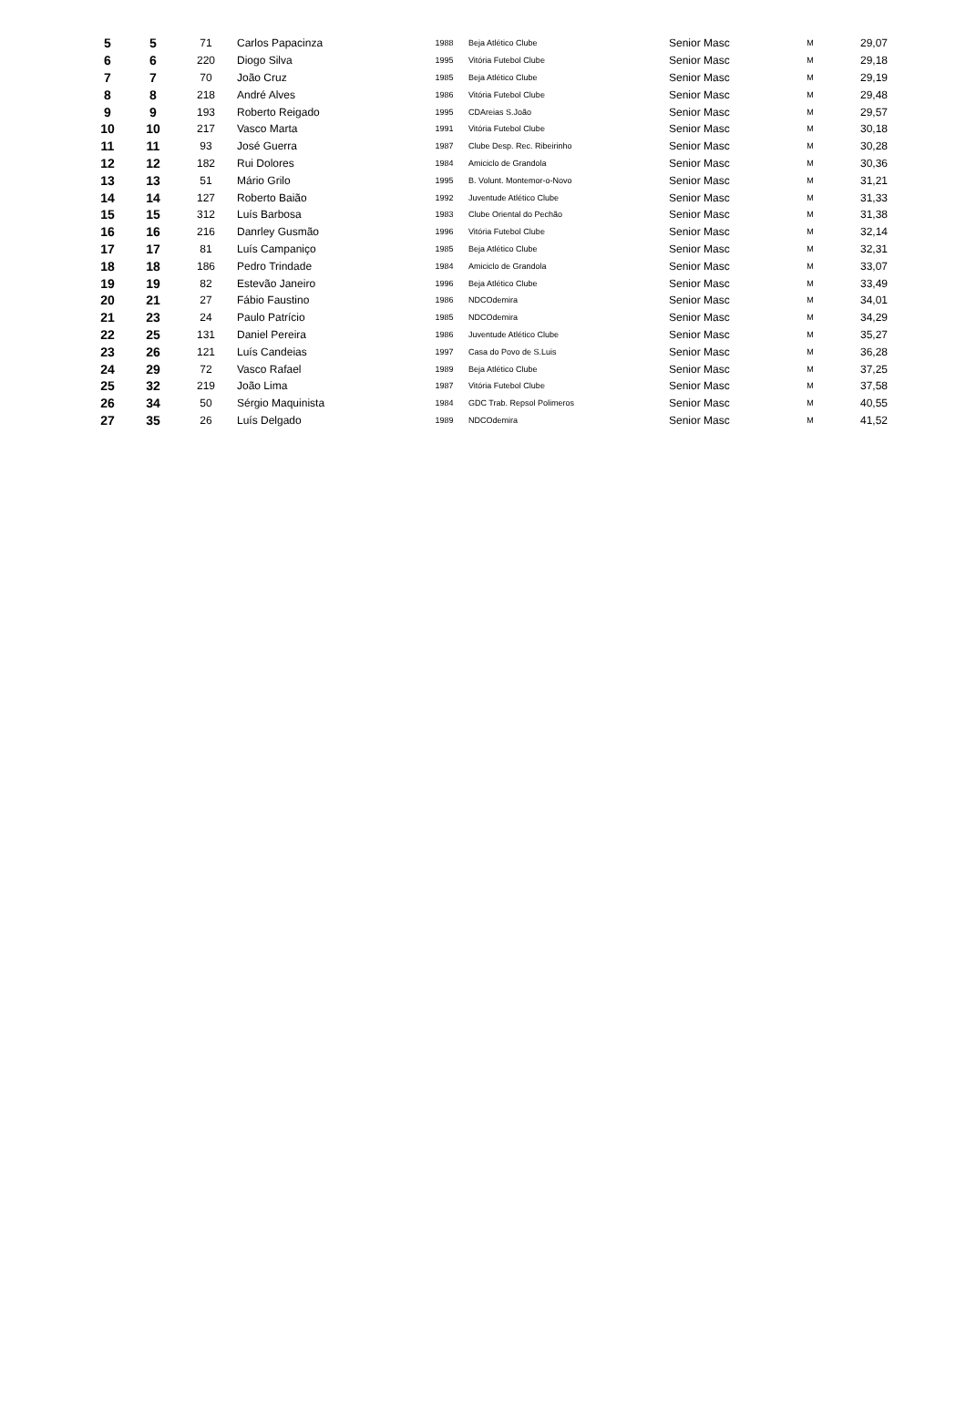| 5 | 5 | 71 | Carlos Papacinza | 1988 | Beja Atlético Clube | Senior Masc | M | 29,07 |
| 6 | 6 | 220 | Diogo Silva | 1995 | Vitória Futebol Clube | Senior Masc | M | 29,18 |
| 7 | 7 | 70 | João Cruz | 1985 | Beja Atlético Clube | Senior Masc | M | 29,19 |
| 8 | 8 | 218 | André Alves | 1986 | Vitória Futebol Clube | Senior Masc | M | 29,48 |
| 9 | 9 | 193 | Roberto Reigado | 1995 | CDAreias S.João | Senior Masc | M | 29,57 |
| 10 | 10 | 217 | Vasco Marta | 1991 | Vitória Futebol Clube | Senior Masc | M | 30,18 |
| 11 | 11 | 93 | José Guerra | 1987 | Clube Desp. Rec. Ribeirinho | Senior Masc | M | 30,28 |
| 12 | 12 | 182 | Rui Dolores | 1984 | Amiciclo de Grandola | Senior Masc | M | 30,36 |
| 13 | 13 | 51 | Mário Grilo | 1995 | B. Volunt. Montemor-o-Novo | Senior Masc | M | 31,21 |
| 14 | 14 | 127 | Roberto Baião | 1992 | Juventude Atlético Clube | Senior Masc | M | 31,33 |
| 15 | 15 | 312 | Luís Barbosa | 1983 | Clube Oriental do Pechão | Senior Masc | M | 31,38 |
| 16 | 16 | 216 | Danrley Gusmão | 1996 | Vitória Futebol Clube | Senior Masc | M | 32,14 |
| 17 | 17 | 81 | Luís Campaniço | 1985 | Beja Atlético Clube | Senior Masc | M | 32,31 |
| 18 | 18 | 186 | Pedro Trindade | 1984 | Amiciclo de Grandola | Senior Masc | M | 33,07 |
| 19 | 19 | 82 | Estevão Janeiro | 1996 | Beja Atlético Clube | Senior Masc | M | 33,49 |
| 20 | 21 | 27 | Fábio Faustino | 1986 | NDCOdemira | Senior Masc | M | 34,01 |
| 21 | 23 | 24 | Paulo Patrício | 1985 | NDCOdemira | Senior Masc | M | 34,29 |
| 22 | 25 | 131 | Daniel Pereira | 1986 | Juventude Atlético Clube | Senior Masc | M | 35,27 |
| 23 | 26 | 121 | Luís Candeias | 1997 | Casa do Povo de S.Luis | Senior Masc | M | 36,28 |
| 24 | 29 | 72 | Vasco Rafael | 1989 | Beja Atlético Clube | Senior Masc | M | 37,25 |
| 25 | 32 | 219 | João Lima | 1987 | Vitória Futebol Clube | Senior Masc | M | 37,58 |
| 26 | 34 | 50 | Sérgio Maquinista | 1984 | GDC Trab. Repsol Polimeros | Senior Masc | M | 40,55 |
| 27 | 35 | 26 | Luís Delgado | 1989 | NDCOdemira | Senior Masc | M | 41,52 |